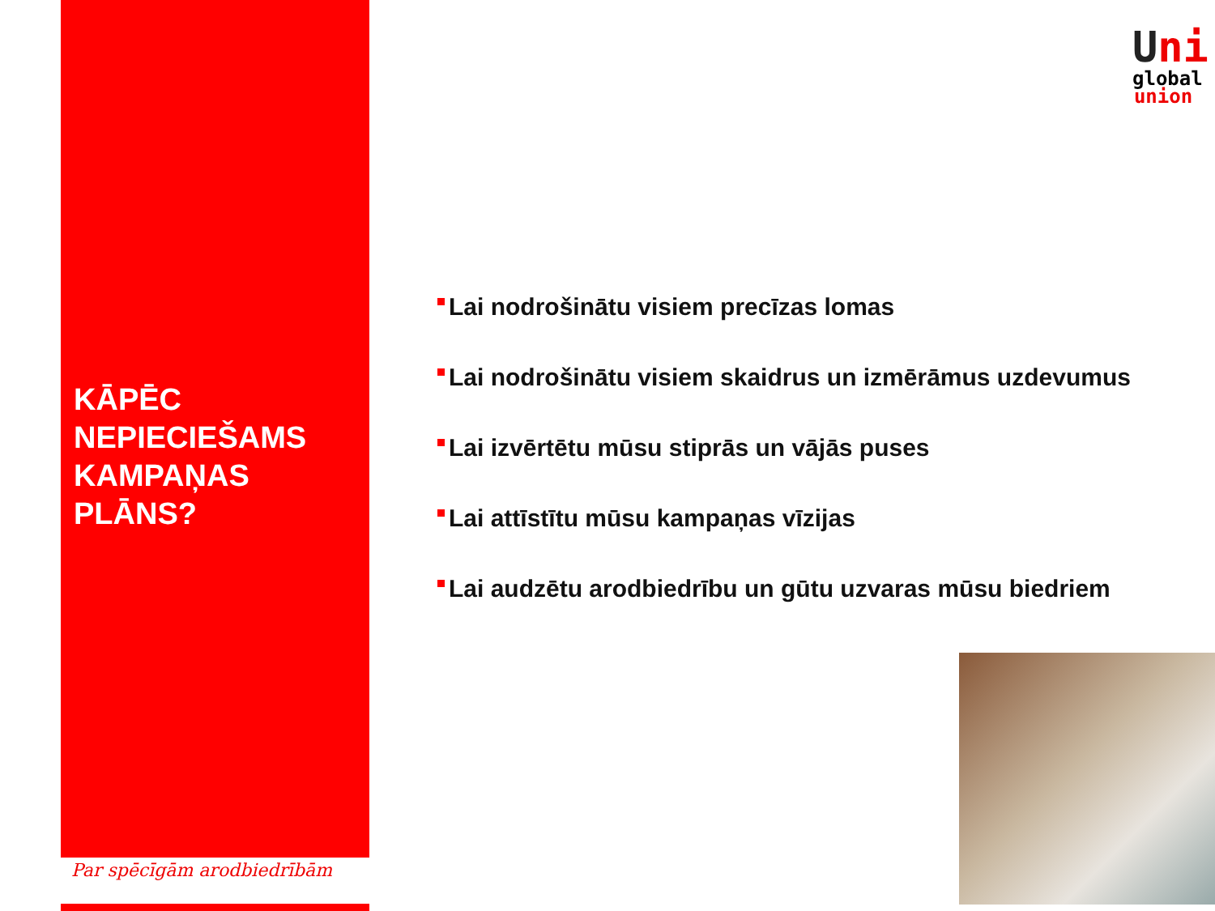Uni
global
union
KĀPĒC NEPIECIEŠAMS KAMPAŅAS PLĀNS?
Lai nodrošinātu visiem precīzas lomas
Lai nodrošinātu visiem skaidrus un izmērāmus uzdevumus
Lai izvērtētu mūsu stiprās un vājās puses
Lai attīstītu mūsu kampaņas vīzijas
Lai audzētu arodbiedrību un gūtu uzvaras mūsu biedriem
Par spēcīgām arodbiedrībām